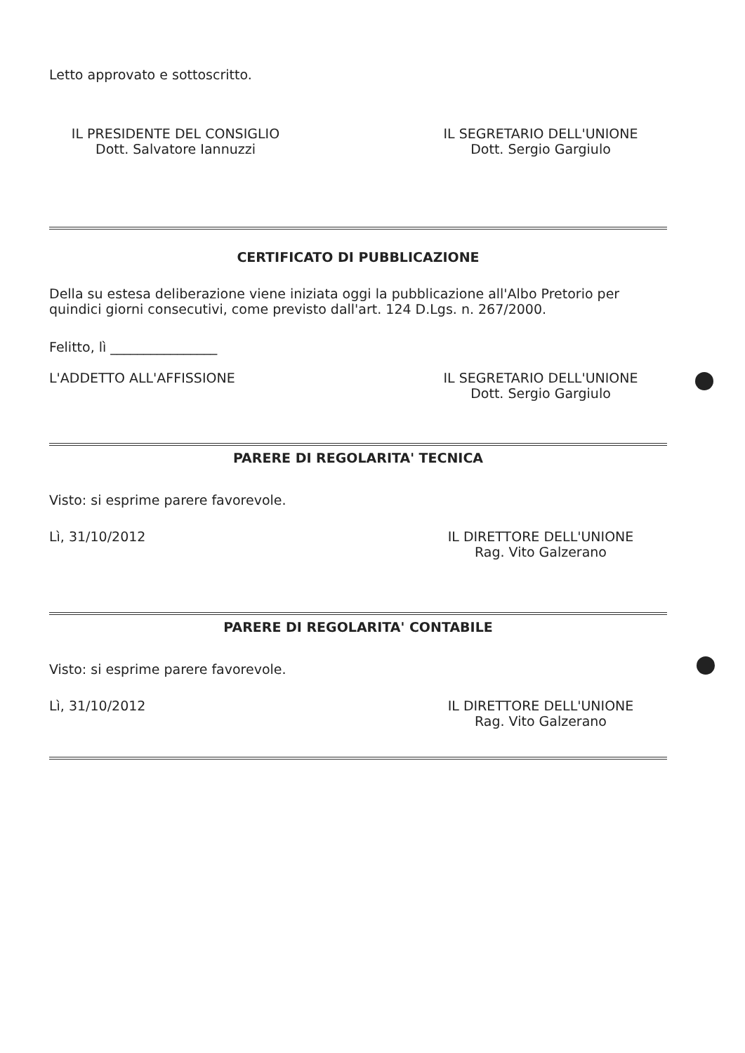Letto approvato e sottoscritto.
IL PRESIDENTE DEL CONSIGLIO
Dott. Salvatore Iannuzzi
IL SEGRETARIO DELL'UNIONE
Dott. Sergio Gargiulo
CERTIFICATO DI PUBBLICAZIONE
Della su estesa deliberazione viene iniziata oggi la pubblicazione all'Albo Pretorio per quindici giorni consecutivi, come previsto dall'art. 124 D.Lgs. n. 267/2000.
Felitto, lì ________________
L'ADDETTO ALL'AFFISSIONE IL SEGRETARIO DELL'UNIONE
Dott. Sergio Gargiulo
PARERE DI REGOLARITA' TECNICA
Visto: si esprime parere favorevole.
Lì, 31/10/2012 IL DIRETTORE DELL'UNIONE
Rag. Vito Galzerano
PARERE DI REGOLARITA' CONTABILE
Visto: si esprime parere favorevole.
Lì, 31/10/2012 IL DIRETTORE DELL'UNIONE
Rag. Vito Galzerano